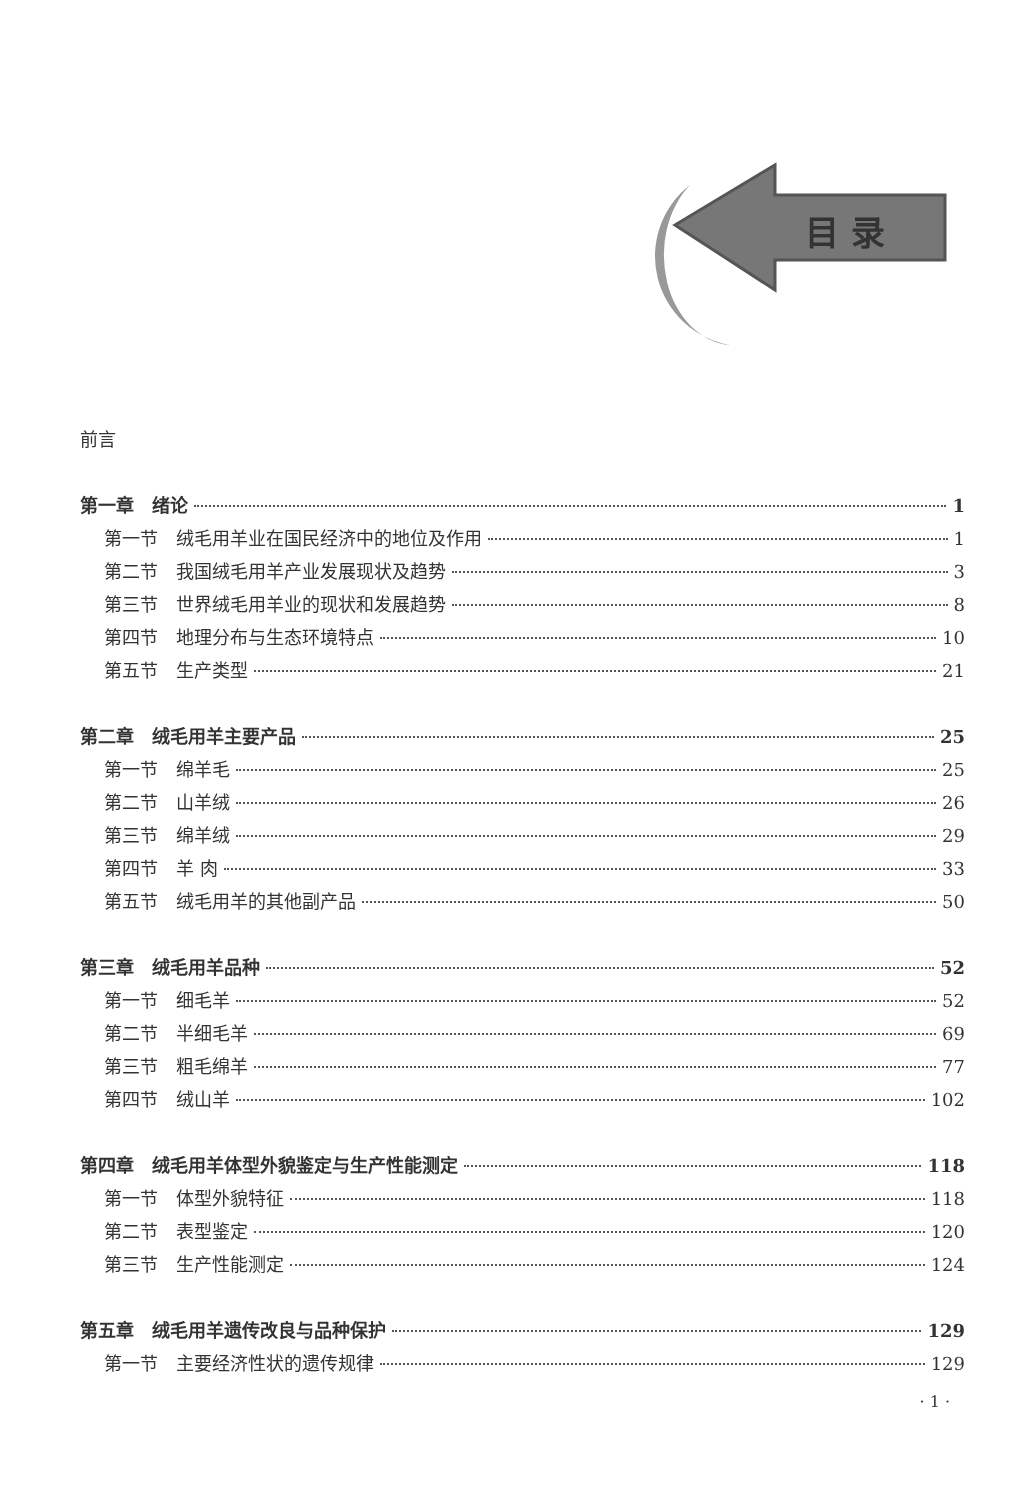目 录
前言
第一章　绪论 1
第一节　绒毛用羊业在国民经济中的地位及作用 1
第二节　我国绒毛用羊产业发展现状及趋势 3
第三节　世界绒毛用羊业的现状和发展趋势 8
第四节　地理分布与生态环境特点 10
第五节　生产类型 21
第二章　绒毛用羊主要产品 25
第一节　绵羊毛 25
第二节　山羊绒 26
第三节　绵羊绒 29
第四节　羊 肉 33
第五节　绒毛用羊的其他副产品 50
第三章　绒毛用羊品种 52
第一节　细毛羊 52
第二节　半细毛羊 69
第三节　粗毛绵羊 77
第四节　绒山羊 102
第四章　绒毛用羊体型外貌鉴定与生产性能测定 118
第一节　体型外貌特征 118
第二节　表型鉴定 120
第三节　生产性能测定 124
第五章　绒毛用羊遗传改良与品种保护 129
第一节　主要经济性状的遗传规律 129
· 1 ·